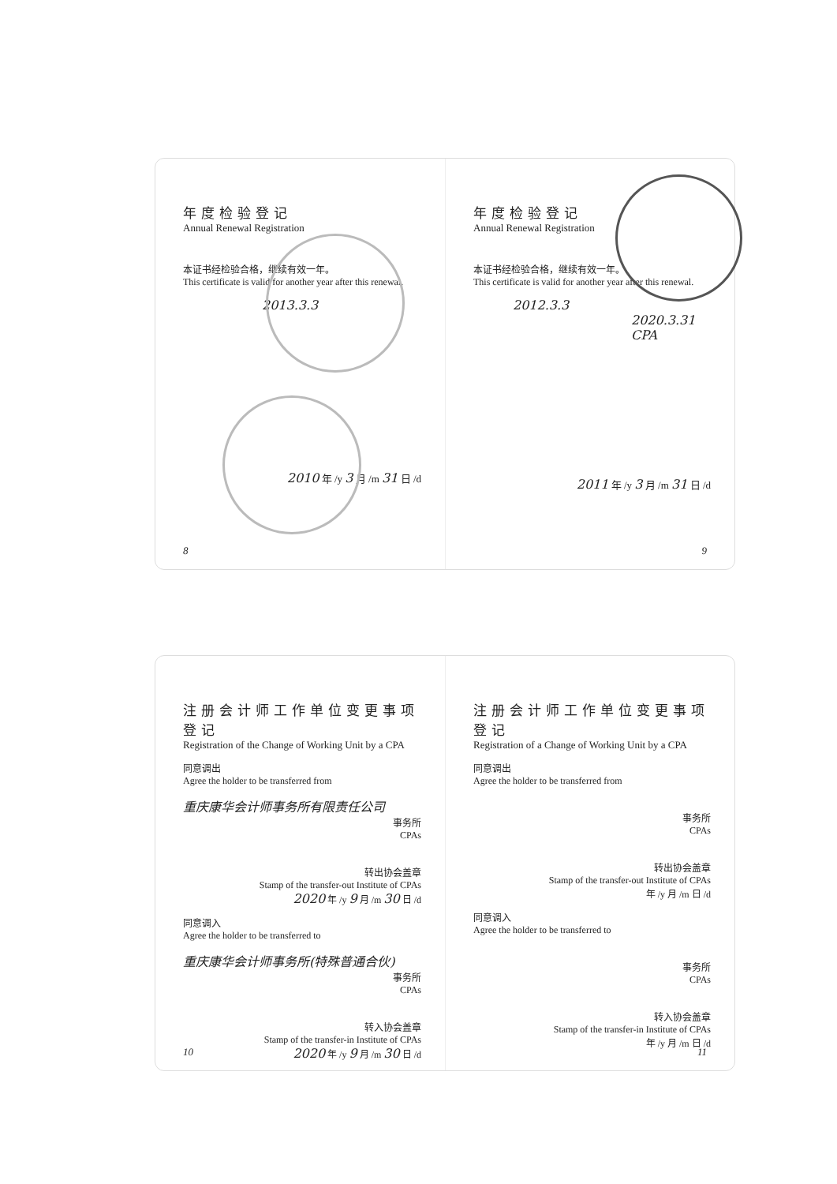年度检验登记
Annual Renewal Registration
本证书经检验合格，继续有效一年。
This certificate is valid for another year after this renewal.
2013.3.3
2010 年 /y 3 月 /m 31 日 /d
8
年度检验登记
Annual Renewal Registration
本证书经检验合格，继续有效一年。
This certificate is valid for another year after this renewal.
2012.3.3
2020.3.31 CPA
2011 年 /y 3 月 /m 31 日 /d
9
注册会计师工作单位变更事项登记
Registration of the Change of Working Unit by a CPA
同意调出
Agree the holder to be transferred from
重庆康华会计师事务所有限责任公司
事务所
CPAs
转出协会盖章
Stamp of the transfer-out Institute of CPAs
2020 年 /y 9 月 /m 30 日 /d
同意调入
Agree the holder to be transferred to
重庆康华会计师事务所(特殊普通合伙)
事务所
CPAs
转入协会盖章
Stamp of the transfer-in Institute of CPAs
2020 年 /y 9 月 /m 30 日 /d
10
注册会计师工作单位变更事项登记
Registration of a Change of Working Unit by a CPA
同意调出
Agree the holder to be transferred from
事务所
CPAs
转出协会盖章
Stamp of the transfer-out Institute of CPAs
年 /y 月 /m 日 /d
同意调入
Agree the holder to be transferred to
事务所
CPAs
转入协会盖章
Stamp of the transfer-in Institute of CPAs
年 /y 月 /m 日 /d
11